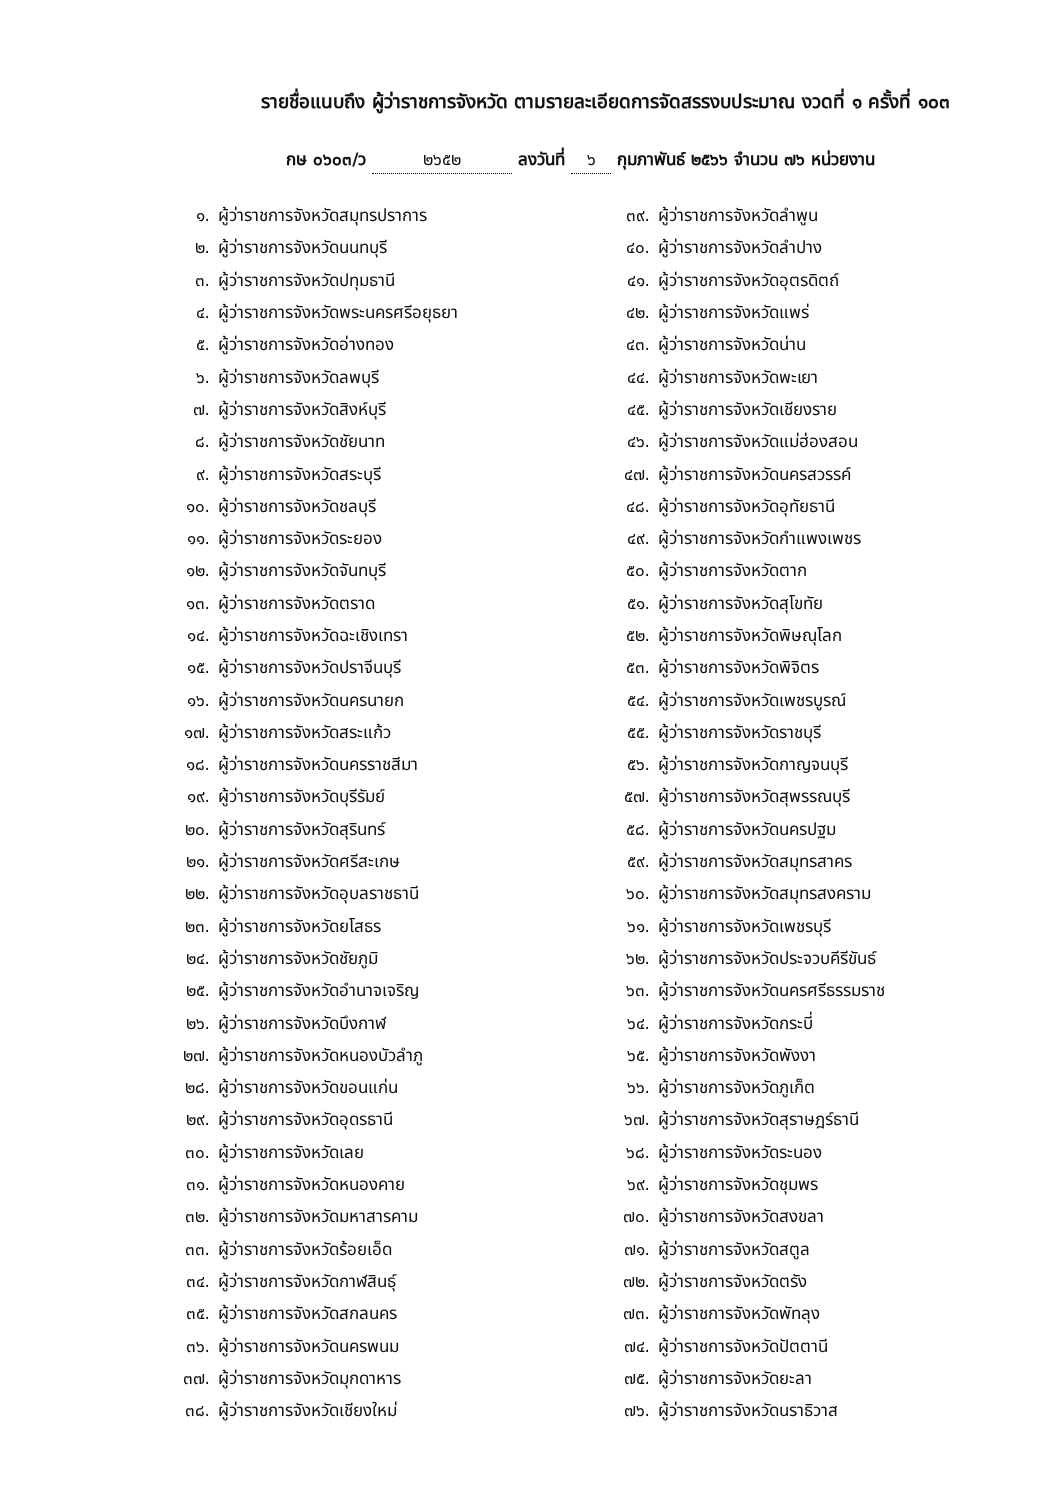รายชื่อแนบถึง ผู้ว่าราชการจังหวัด ตามรายละเอียดการจัดสรรงบประมาณ งวดที่ ๑ ครั้งที่ ๑๐๓
กษ ๐๖๐๓/ว ๒๖๕๒ ลงวันที่ ๖ กุมภาพันธ์ ๒๕๖๖ จำนวน ๗๖ หน่วยงาน
๑. ผู้ว่าราชการจังหวัดสมุทรปราการ
๒. ผู้ว่าราชการจังหวัดนนทบุรี
๓. ผู้ว่าราชการจังหวัดปทุมธานี
๔. ผู้ว่าราชการจังหวัดพระนครศรีอยุธยา
๕. ผู้ว่าราชการจังหวัดอ่างทอง
๖. ผู้ว่าราชการจังหวัดลพบุรี
๗. ผู้ว่าราชการจังหวัดสิงห์บุรี
๘. ผู้ว่าราชการจังหวัดชัยนาท
๙. ผู้ว่าราชการจังหวัดสระบุรี
๑๐. ผู้ว่าราชการจังหวัดชลบุรี
๑๑. ผู้ว่าราชการจังหวัดระยอง
๑๒. ผู้ว่าราชการจังหวัดจันทบุรี
๑๓. ผู้ว่าราชการจังหวัดตราด
๑๔. ผู้ว่าราชการจังหวัดฉะเชิงเทรา
๑๕. ผู้ว่าราชการจังหวัดปราจีนบุรี
๑๖. ผู้ว่าราชการจังหวัดนครนายก
๑๗. ผู้ว่าราชการจังหวัดสระแก้ว
๑๘. ผู้ว่าราชการจังหวัดนครราชสีมา
๑๙. ผู้ว่าราชการจังหวัดบุรีรัมย์
๒๐. ผู้ว่าราชการจังหวัดสุรินทร์
๒๑. ผู้ว่าราชการจังหวัดศรีสะเกษ
๒๒. ผู้ว่าราชการจังหวัดอุบลราชธานี
๒๓. ผู้ว่าราชการจังหวัดยโสธร
๒๔. ผู้ว่าราชการจังหวัดชัยภูมิ
๒๕. ผู้ว่าราชการจังหวัดอำนาจเจริญ
๒๖. ผู้ว่าราชการจังหวัดบึงกาฬ
๒๗. ผู้ว่าราชการจังหวัดหนองบัวลำภู
๒๘. ผู้ว่าราชการจังหวัดขอนแก่น
๒๙. ผู้ว่าราชการจังหวัดอุดรธานี
๓๐. ผู้ว่าราชการจังหวัดเลย
๓๑. ผู้ว่าราชการจังหวัดหนองคาย
๓๒. ผู้ว่าราชการจังหวัดมหาสารคาม
๓๓. ผู้ว่าราชการจังหวัดร้อยเอ็ด
๓๔. ผู้ว่าราชการจังหวัดกาฬสินธุ์
๓๕. ผู้ว่าราชการจังหวัดสกลนคร
๓๖. ผู้ว่าราชการจังหวัดนครพนม
๓๗. ผู้ว่าราชการจังหวัดมุกดาหาร
๓๘. ผู้ว่าราชการจังหวัดเชียงใหม่
๓๙. ผู้ว่าราชการจังหวัดลำพูน
๔๐. ผู้ว่าราชการจังหวัดลำปาง
๔๑. ผู้ว่าราชการจังหวัดอุตรดิตถ์
๔๒. ผู้ว่าราชการจังหวัดแพร่
๔๓. ผู้ว่าราชการจังหวัดน่าน
๔๔. ผู้ว่าราชการจังหวัดพะเยา
๔๕. ผู้ว่าราชการจังหวัดเชียงราย
๔๖. ผู้ว่าราชการจังหวัดแม่ฮ่องสอน
๔๗. ผู้ว่าราชการจังหวัดนครสวรรค์
๔๘. ผู้ว่าราชการจังหวัดอุทัยธานี
๔๙. ผู้ว่าราชการจังหวัดกำแพงเพชร
๕๐. ผู้ว่าราชการจังหวัดตาก
๕๑. ผู้ว่าราชการจังหวัดสุโขทัย
๕๒. ผู้ว่าราชการจังหวัดพิษณุโลก
๕๓. ผู้ว่าราชการจังหวัดพิจิตร
๕๔. ผู้ว่าราชการจังหวัดเพชรบูรณ์
๕๕. ผู้ว่าราชการจังหวัดราชบุรี
๕๖. ผู้ว่าราชการจังหวัดกาญจนบุรี
๕๗. ผู้ว่าราชการจังหวัดสุพรรณบุรี
๕๘. ผู้ว่าราชการจังหวัดนครปฐม
๕๙. ผู้ว่าราชการจังหวัดสมุทรสาคร
๖๐. ผู้ว่าราชการจังหวัดสมุทรสงคราม
๖๑. ผู้ว่าราชการจังหวัดเพชรบุรี
๖๒. ผู้ว่าราชการจังหวัดประจวบคีรีขันธ์
๖๓. ผู้ว่าราชการจังหวัดนครศรีธรรมราช
๖๔. ผู้ว่าราชการจังหวัดกระบี่
๖๕. ผู้ว่าราชการจังหวัดพังงา
๖๖. ผู้ว่าราชการจังหวัดภูเก็ต
๖๗. ผู้ว่าราชการจังหวัดสุราษฎร์ธานี
๖๘. ผู้ว่าราชการจังหวัดระนอง
๖๙. ผู้ว่าราชการจังหวัดชุมพร
๗๐. ผู้ว่าราชการจังหวัดสงขลา
๗๑. ผู้ว่าราชการจังหวัดสตูล
๗๒. ผู้ว่าราชการจังหวัดตรัง
๗๓. ผู้ว่าราชการจังหวัดพัทลุง
๗๔. ผู้ว่าราชการจังหวัดปัตตานี
๗๕. ผู้ว่าราชการจังหวัดยะลา
๗๖. ผู้ว่าราชการจังหวัดนราธิวาส